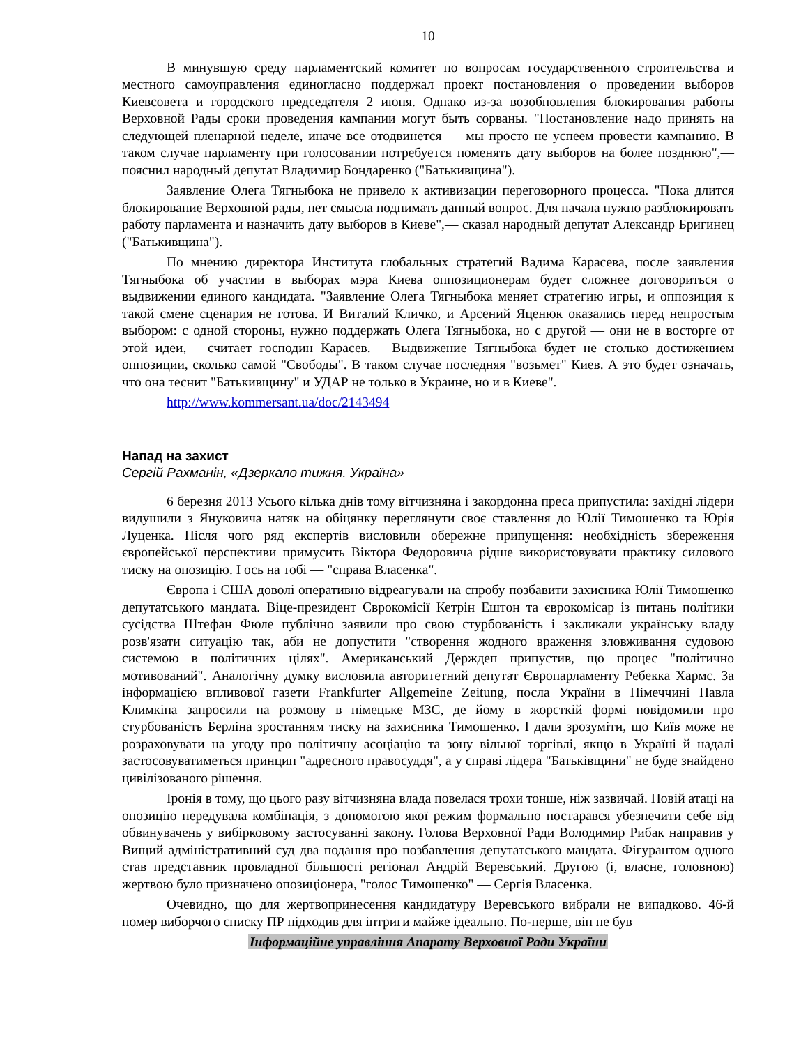10
В минувшую среду парламентский комитет по вопросам государственного строительства и местного самоуправления единогласно поддержал проект постановления о проведении выборов Киевсовета и городского председателя 2 июня. Однако из-за возобновления блокирования работы Верховной Рады сроки проведения кампании могут быть сорваны. "Постановление надо принять на следующей пленарной неделе, иначе все отодвинется — мы просто не успеем провести кампанию. В таком случае парламенту при голосовании потребуется поменять дату выборов на более позднюю",— пояснил народный депутат Владимир Бондаренко ("Батькивщина").
Заявление Олега Тягныбока не привело к активизации переговорного процесса. "Пока длится блокирование Верховной рады, нет смысла поднимать данный вопрос. Для начала нужно разблокировать работу парламента и назначить дату выборов в Киеве",— сказал народный депутат Александр Бригинец ("Батькивщина").
По мнению директора Института глобальных стратегий Вадима Карасева, после заявления Тягныбока об участии в выборах мэра Киева оппозиционерам будет сложнее договориться о выдвижении единого кандидата. "Заявление Олега Тягныбока меняет стратегию игры, и оппозиция к такой смене сценария не готова. И Виталий Кличко, и Арсений Яценюк оказались перед непростым выбором: с одной стороны, нужно поддержать Олега Тягныбока, но с другой — они не в восторге от этой идеи,— считает господин Карасев.— Выдвижение Тягныбока будет не столько достижением оппозиции, сколько самой "Свободы". В таком случае последняя "возьмет" Киев. А это будет означать, что она теснит "Батькивщину" и УДАР не только в Украине, но и в Киеве".
http://www.kommersant.ua/doc/2143494
Напад на захист
Сергій Рахманін, «Дзеркало тижня. Україна»
6 березня 2013 Усього кілька днів тому вітчизняна і закордонна преса припустила: західні лідери видушили з Януковича натяк на обіцянку переглянути своє ставлення до Юлії Тимошенко та Юрія Луценка. Після чого ряд експертів висловили обережне припущення: необхідність збереження європейської перспективи примусить Віктора Федоровича рідше використовувати практику силового тиску на опозицію. І ось на тобі — "справа Власенка".
Європа і США доволі оперативно відреагували на спробу позбавити захисника Юлії Тимошенко депутатського мандата. Віце-президент Єврокомісії Кетрін Ештон та єврокомісар із питань політики сусідства Штефан Фюле публічно заявили про свою стурбованість і закликали українську владу розв'язати ситуацію так, аби не допустити "створення жодного враження зловживання судовою системою в політичних цілях". Американський Держдеп припустив, що процес "політично мотивований". Аналогічну думку висловила авторитетний депутат Європарламенту Ребекка Хармс. За інформацією впливової газети Frankfurter Allgemeine Zeitung, посла України в Німеччині Павла Климкіна запросили на розмову в німецьке МЗС, де йому в жорсткій формі повідомили про стурбованість Берліна зростанням тиску на захисника Тимошенко. І дали зрозуміти, що Київ може не розраховувати на угоду про політичну асоціацію та зону вільної торгівлі, якщо в Україні й надалі застосовуватиметься принцип "адресного правосуддя", а у справі лідера "Батьківщини" не буде знайдено цивілізованого рішення.
Іронія в тому, що цього разу вітчизняна влада повелася трохи тонше, ніж зазвичай. Новій атаці на опозицію передувала комбінація, з допомогою якої режим формально постарався убезпечити себе від обвинувачень у вибірковому застосуванні закону. Голова Верховної Ради Володимир Рибак направив у Вищий адміністративний суд два подання про позбавлення депутатського мандата. Фігурантом одного став представник провладної більшості регіонал Андрій Веревський. Другою (і, власне, головною) жертвою було призначено опозиціонера, "голос Тимошенко" — Сергія Власенка.
Очевидно, що для жертвопринесення кандидатуру Веревського вибрали не випадково. 46-й номер виборчого списку ПР підходив для інтриги майже ідеально. По-перше, він не був
Інформаційне управління Апарату Верховної Ради України